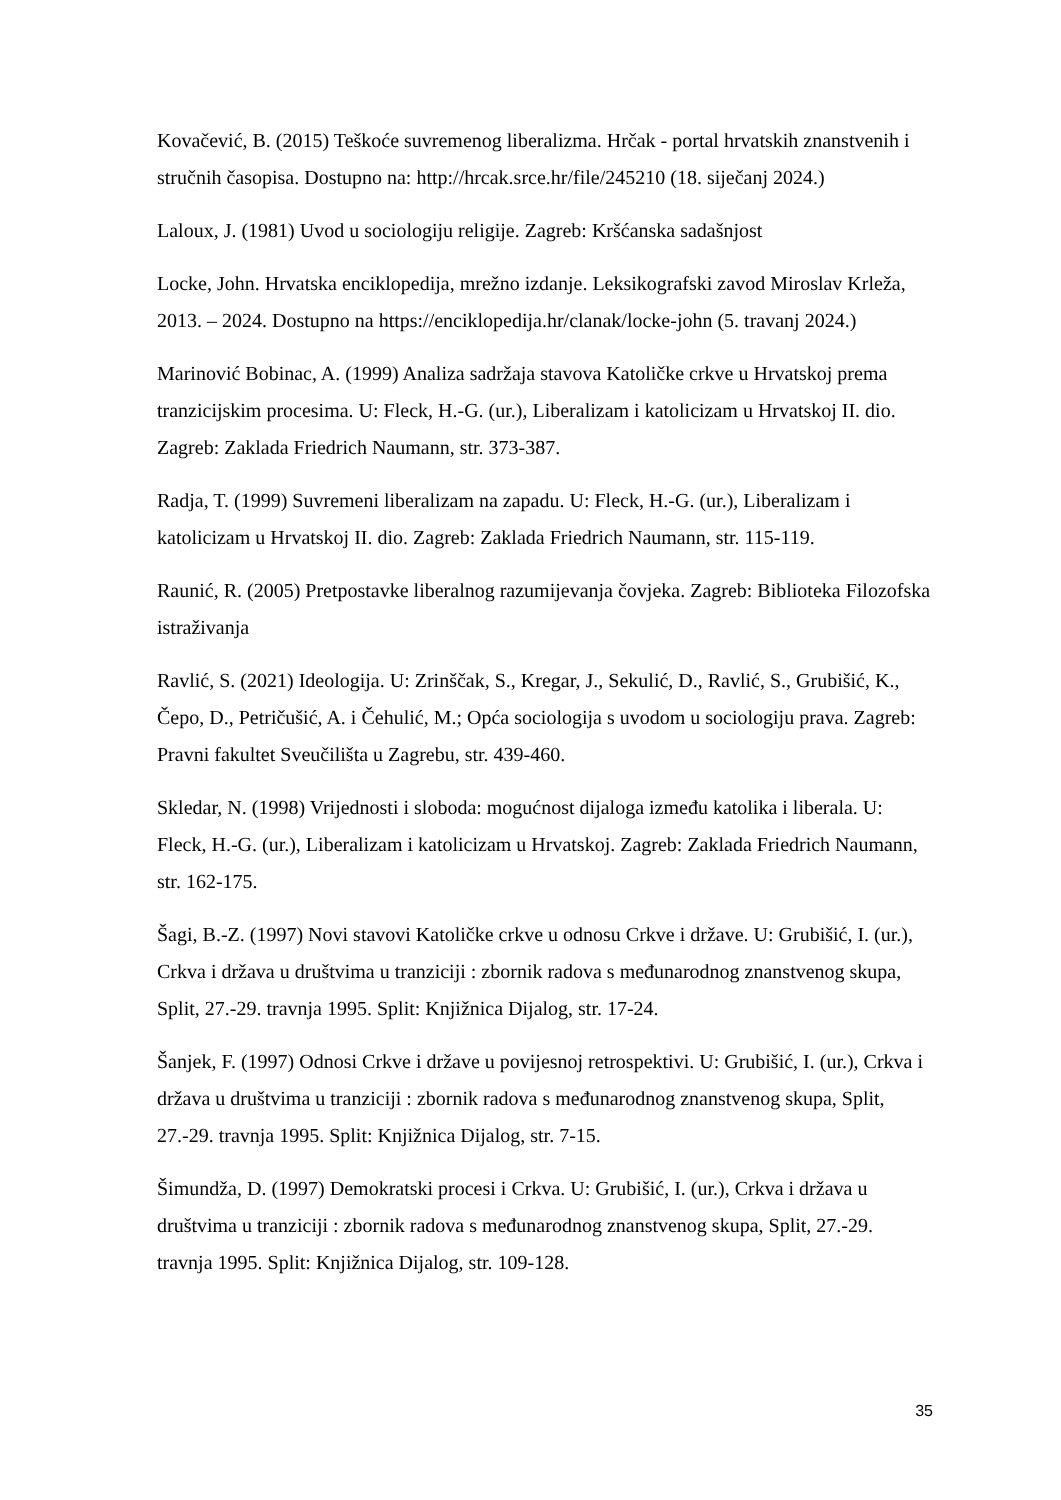Kovačević, B. (2015) Teškoće suvremenog liberalizma. Hrčak - portal hrvatskih znanstvenih i stručnih časopisa. Dostupno na: http://hrcak.srce.hr/file/245210 (18. siječanj 2024.)
Laloux, J. (1981) Uvod u sociologiju religije. Zagreb: Kršćanska sadašnjost
Locke, John. Hrvatska enciklopedija, mrežno izdanje. Leksikografski zavod Miroslav Krleža, 2013. – 2024. Dostupno na https://enciklopedija.hr/clanak/locke-john (5. travanj 2024.)
Marinović Bobinac, A. (1999) Analiza sadržaja stavova Katoličke crkve u Hrvatskoj prema tranzicijskim procesima. U: Fleck, H.-G. (ur.), Liberalizam i katolicizam u Hrvatskoj II. dio. Zagreb: Zaklada Friedrich Naumann, str. 373-387.
Radja, T. (1999) Suvremeni liberalizam na zapadu. U: Fleck, H.-G. (ur.), Liberalizam i katolicizam u Hrvatskoj II. dio. Zagreb: Zaklada Friedrich Naumann, str. 115-119.
Raunić, R. (2005) Pretpostavke liberalnog razumijevanja čovjeka. Zagreb: Biblioteka Filozofska istraživanja
Ravlić, S. (2021) Ideologija. U: Zrinščak, S., Kregar, J., Sekulić, D., Ravlić, S., Grubišić, K., Čepo, D., Petričušić, A. i Čehulić, M.; Opća sociologija s uvodom u sociologiju prava. Zagreb: Pravni fakultet Sveučilišta u Zagrebu, str. 439-460.
Skledar, N. (1998) Vrijednosti i sloboda: mogućnost dijaloga između katolika i liberala. U: Fleck, H.-G. (ur.), Liberalizam i katolicizam u Hrvatskoj. Zagreb: Zaklada Friedrich Naumann, str. 162-175.
Šagi, B.-Z. (1997) Novi stavovi Katoličke crkve u odnosu Crkve i države. U: Grubišić, I. (ur.), Crkva i država u društvima u tranziciji : zbornik radova s međunarodnog znanstvenog skupa, Split, 27.-29. travnja 1995. Split: Knjižnica Dijalog, str. 17-24.
Šanjek, F. (1997) Odnosi Crkve i države u povijesnoj retrospektivi. U: Grubišić, I. (ur.), Crkva i država u društvima u tranziciji : zbornik radova s međunarodnog znanstvenog skupa, Split, 27.-29. travnja 1995. Split: Knjižnica Dijalog, str. 7-15.
Šimundža, D. (1997) Demokratski procesi i Crkva. U: Grubišić, I. (ur.), Crkva i država u društvima u tranziciji : zbornik radova s međunarodnog znanstvenog skupa, Split, 27.-29. travnja 1995. Split: Knjižnica Dijalog, str. 109-128.
35